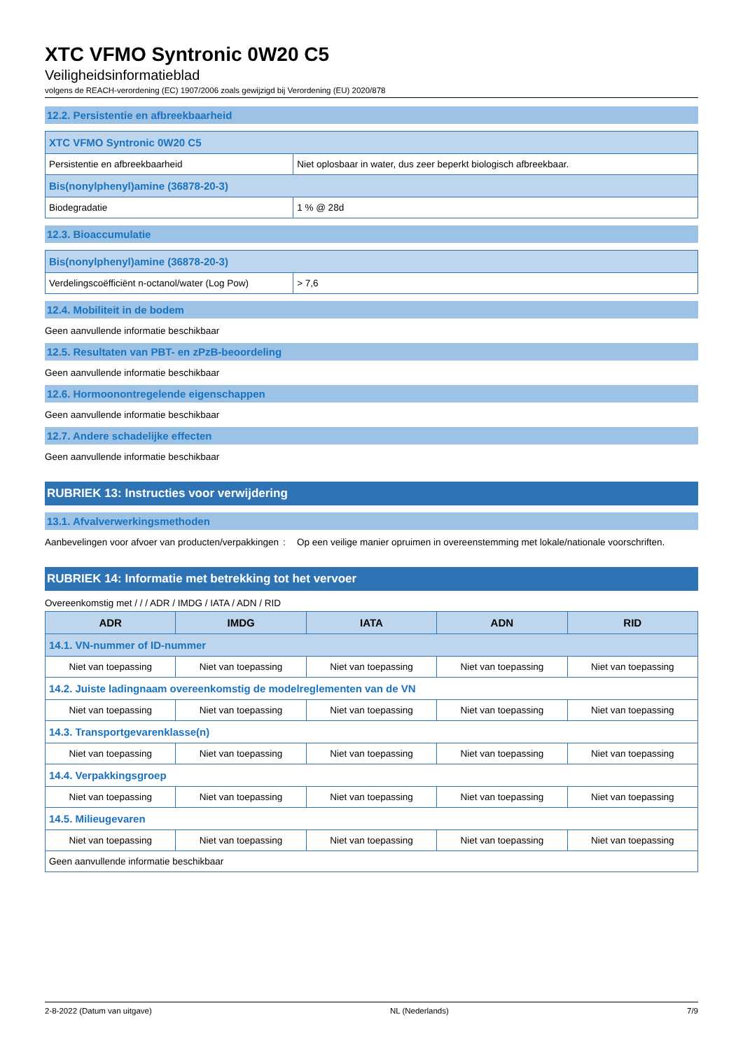XTC VFMO Syntronic 0W20 C5
Veiligheidsinformatieblad
volgens de REACH-verordening (EC) 1907/2006 zoals gewijzigd bij Verordening (EU) 2020/878
12.2. Persistentie en afbreekbaarheid
| XTC VFMO Syntronic 0W20 C5 | |
| Persistentie en afbreekbaarheid | Niet oplosbaar in water, dus zeer beperkt biologisch afbreekbaar. |
| Bis(nonylphenyl)amine (36878-20-3) | |
| Biodegradatie | 1 % @ 28d |
12.3. Bioaccumulatie
| Bis(nonylphenyl)amine (36878-20-3) | |
| Verdelingscoëfficiënt n-octanol/water (Log Pow) | > 7,6 |
12.4. Mobiliteit in de bodem
Geen aanvullende informatie beschikbaar
12.5. Resultaten van PBT- en zPzB-beoordeling
Geen aanvullende informatie beschikbaar
12.6. Hormoonontregelende eigenschappen
Geen aanvullende informatie beschikbaar
12.7. Andere schadelijke effecten
Geen aanvullende informatie beschikbaar
RUBRIEK 13: Instructies voor verwijdering
13.1. Afvalverwerkingsmethoden
Aanbevelingen voor afvoer van producten/verpakkingen
: Op een veilige manier opruimen in overeenstemming met lokale/nationale voorschriften.
RUBRIEK 14: Informatie met betrekking tot het vervoer
Overeenkomstig met / / / ADR / IMDG / IATA / ADN / RID
| ADR | IMDG | IATA | ADN | RID |
| --- | --- | --- | --- | --- |
| 14.1. VN-nummer of ID-nummer | | | | |
| Niet van toepassing | Niet van toepassing | Niet van toepassing | Niet van toepassing | Niet van toepassing |
| 14.2. Juiste ladingnaam overeenkomstig de modelreglementen van de VN | | | | |
| Niet van toepassing | Niet van toepassing | Niet van toepassing | Niet van toepassing | Niet van toepassing |
| 14.3. Transportgevarenklasse(n) | | | | |
| Niet van toepassing | Niet van toepassing | Niet van toepassing | Niet van toepassing | Niet van toepassing |
| 14.4. Verpakkingsgroep | | | | |
| Niet van toepassing | Niet van toepassing | Niet van toepassing | Niet van toepassing | Niet van toepassing |
| 14.5. Milieugevaren | | | | |
| Niet van toepassing | Niet van toepassing | Niet van toepassing | Niet van toepassing | Niet van toepassing |
| Geen aanvullende informatie beschikbaar | | | | |
2-8-2022 (Datum van uitgave) NL (Nederlands) 7/9